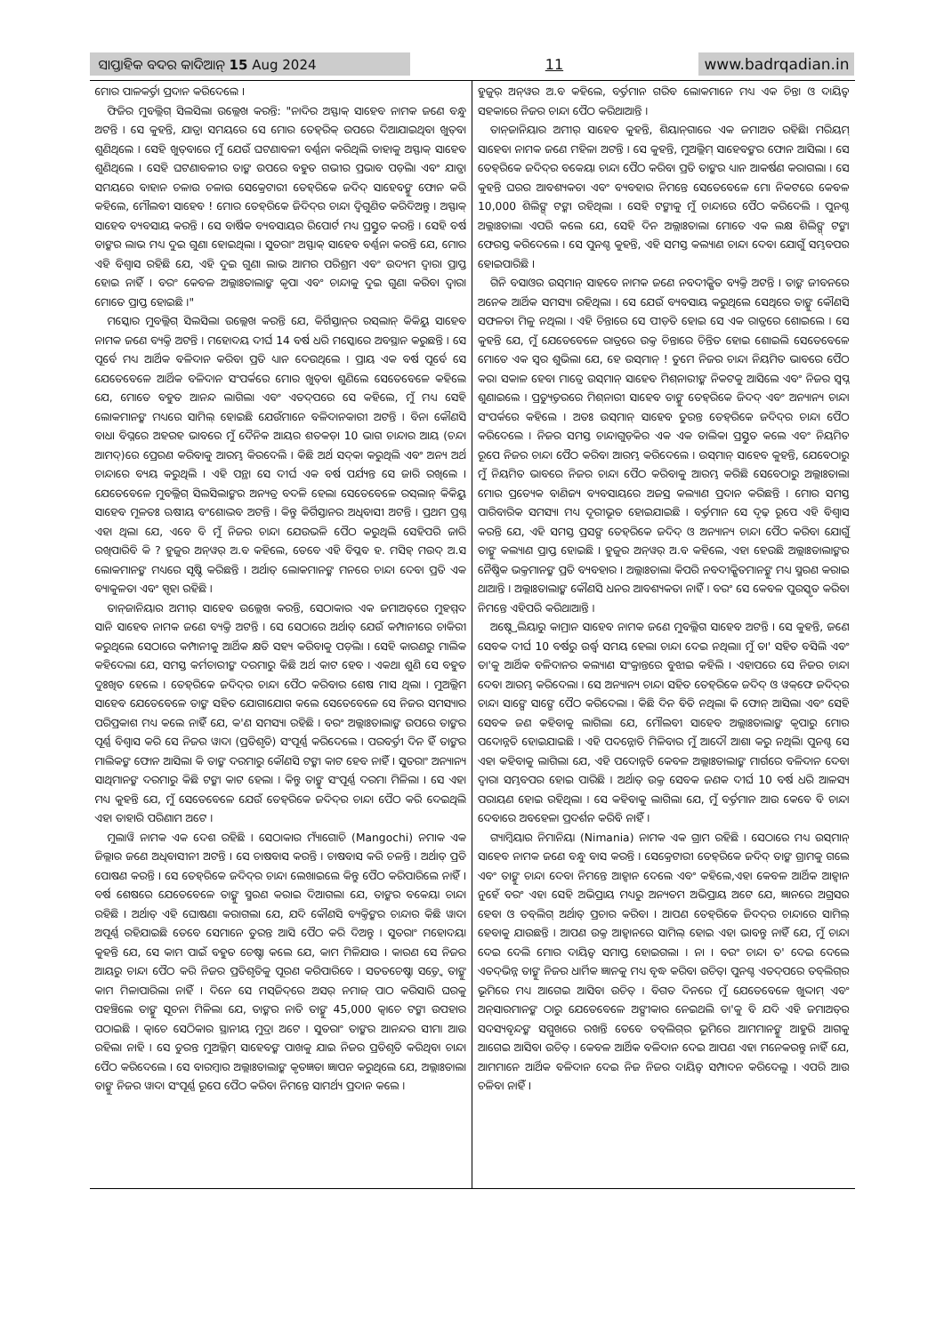ସାପ୍ତାହିକ ବଦର କାଦିଆନ୍ 15 Aug 2024
11
www.badrqadian.in
ମୋର ପାଳକର୍ତ୍ତା ପ୍ରଦାନ କରିଦେଲେ ।
ଫିଜିର ମୁବଲ୍ଲିଗ୍ ସିଲସିଲା ଉଲ୍ଲେଖ କରନ୍ତି: "ନାଦିର ଅସ୍ଫାକ୍ ସାହେବ ନାମକ ଜଣେ ବନ୍ଧୁ ଅଟନ୍ତି । ସେ କୁହନ୍ତି, ଯାତ୍ରା ସମୟରେ ସେ ମୋର ତେହ୍‌ରିକ୍ ଉପରେ ଦିଆଯାଇଥିବା ଖୁତ୍‌ବା ଶୁଣିଥିଲେ । ସେହି ଖୁତ୍‌ବାରେ ମୁଁ ଯେଉଁ ଘଟଣାବଳୀ ବର୍ଣ୍ଣନା କରିଥିଲି ତାହାକୁ ଅସ୍ଫାକ୍ ସାହେବ ଶୁଣିଥିଲେ । ସେହି ଘଟଣାବଳୀର ତାଙ୍କ ଉପରେ ବହୁତ ଗଭୀର ପ୍ରଭାବ ପଡ଼ିଲା ଏବଂ ଯାତ୍ରା ସମୟରେ ବାହାନ ଚଳାଉ ଚଳାଉ ସେକ୍ରେଟାରୀ ତେହ୍‌ରିକେ ଜଦିଦ୍ ସାହେବଙ୍କୁ ଫୋନ କରି କହିଲେ, ମୌଲବୀ ସାହେବ ! ମୋର ତେହ୍‌ରିକେ ଜିଦିଦ୍‌ର ଚାନ୍ଦା ଦ୍ୱିଗୁଣିତ କରିଦିଅନ୍ତୁ । ଅସ୍ଫାକ୍ ସାହେବ ବ୍ୟବସାୟ କରନ୍ତି । ସେ ବାର୍ଷିକ ବ୍ୟବସାୟର ରିପୋର୍ଟ ମଧ୍ୟ ପ୍ରସ୍ତୁତ କରନ୍ତି । ସେହି ବର୍ଷ ତାଙ୍କର ଲାଭ ମଧ୍ୟ ଦୁଇ ଗୁଣା ହୋଇଥିଲା । ସୁତରାଂ ଅସ୍ଫାକ୍ ସାହେବ ବର୍ଣ୍ଣନା କରନ୍ତି ଯେ, ମୋର ଏହି ବିଶ୍ୱାସ ରହିଛି ଯେ, ଏହି ଦୁଇ ଗୁଣା ଲାଭ ଆମର ପରିଶ୍ରମ ଏବଂ ଉଦ୍ୟମ ଦ୍ୱାରା ପ୍ରାପ୍ତ ହୋଇ ନାହିଁ । ବରଂ କେବଳ ଅଲ୍ଲାଃତାଲାଙ୍କ କୃପା ଏବଂ ଚାନ୍ଦାକୁ ଦୁଇ ଗୁଣା କରିବା ଦ୍ୱାରା ମୋତେ ପ୍ରାପ୍ତ ହୋଇଛି ।"
ମସ୍କୋର ମୁବଲ୍ଲିଗ୍ ସିଲସିଲା ଉଲ୍ଲେଖ କରନ୍ତି ଯେ, କିର୍ଗିସ୍ତାନ୍‌ର ରସ୍‌ଲାନ୍ କିକିୟୁ ସାହେବ ନାମକ ଜଣେ ବ୍ୟକ୍ତି ଅଟନ୍ତି । ମହୋଦୟ ଦୀର୍ଘ 14 ବର୍ଷ ଧରି ମସ୍କୋରେ ଅବସ୍ଥାନ କରୁଛନ୍ତି । ସେ ପୂର୍ବେ ମଧ୍ୟ ଆର୍ଥିକ ବଳିଦାନ କରିବା ପ୍ରତି ଧ୍ୟାନ ଦେଉଥିଲେ । ପ୍ରାୟ ଏକ ବର୍ଷ ପୂର୍ବେ ସେ ଯେତେବେଳେ ଆର୍ଥିକ ବଳିଦାନ ସଂପର୍କରେ ମୋର ଖୁତ୍‌ବା ଶୁଣିଲେ ସେତେବେଳେ କହିଲେ ଯେ, ମୋତେ ବହୁତ ଆନନ୍ଦ ଲାଗିଲା ଏବଂ ଏତଦ୍‌ପରେ ସେ କହିଲେ, ମୁଁ ମଧ୍ୟ ସେହି ଲୋକମାନଙ୍କ ମଧ୍ୟରେ ସାମିଲ୍ ହୋଇଛି ଯେଉଁମାନେ ବଳିଦାନକାରୀ ଅଟନ୍ତି । ବିନା କୌଣସି ବାଧା ବିଘ୍ନରେ ଅହରହ ଭାବରେ ମୁଁ ଦୈନିକ ଆୟର ଶତକଡ଼ା 10 ଭାଗ ଚାନ୍ଦାର ଆୟ (ଚନ୍ଦା ଆମଦ୍)ରେ ପ୍ରେରଣ କରିବାକୁ ଆରମ୍ଭ କିରଦେଲି । କିଛି ଅର୍ଥ ସଦ୍‌କା କରୁଥିଲି ଏବଂ ଅନ୍ୟ ଅର୍ଥ ଚାନ୍ଦାରେ ବ୍ୟୟ କରୁଥିଲି । ଏହି ପନ୍ଥା ସେ ଦୀର୍ଘ ଏକ ବର୍ଷ ପର୍ଯ୍ୟନ୍ତ ସେ ଜାରି ରଖିଲେ । ଯେତେବେଳେ ମୁବଲ୍ଲିଗ୍ ସିଲସିଲାଙ୍କର ଅନ୍ୟତ୍ର ବଦଳି ହେଲା ସେତେବେଳେ ରସ୍‌ଲାନ୍ କିକିୟୁ ସାହେବ ମୂଳତଃ ଋଷୀୟ ବଂଶୋଦ୍ଭବ ଅଟନ୍ତି । କିନ୍ତୁ କିର୍ଗିସ୍ତାନର ଅଧିବାସୀ ଅଟନ୍ତି । ପ୍ରଥମ ପ୍ରଶ୍ନ ଏହା ଥିଲା ଯେ, ଏବେ ବି ମୁଁ ନିଜର ଚାନ୍ଦା ଯେଉଭଳି ପୈଠ କରୁଥିଲି ସେହିପରି ଜାରି ରଖିପାରିବି କି ? ହୁଜୁର ଅନ୍‌ୱର୍ ଅ.ବ କହିଲେ, ତେବେ ଏହି ବିପ୍ଳବ ହ. ମସିହ୍ ମଉଦ୍ ଅ.ସ ଲୋକମାନଙ୍କ ମଧ୍ୟରେ ସୃଷ୍ଟି କରିଛନ୍ତି । ଅର୍ଥାତ୍ ଲୋକମାନଙ୍କ ମନରେ ଚାନ୍ଦା ଦେବା ପ୍ରତି ଏକ ବ୍ୟାକୁଳତା ଏବଂ ସ୍ପୃହା ରହିଛି ।
ତାନ୍‌ଜାନିୟାର ଅମୀର୍ ସାହେବ ଉଲ୍ଲେଖ କରନ୍ତି, ସେଠାକାର ଏକ ଜମାଅତ୍‌ରେ ମୁହମ୍ମଦ ସାନି ସାହେବ ନାମକ ଜଣେ ବ୍ୟକ୍ତି ଅଟନ୍ତି । ସେ ସେଠାରେ ଅର୍ଥାତ୍ ଯେଉଁ କମ୍ପାନୀରେ ଚାକିରୀ କରୁଥିଲେ ସେଠାରେ କମ୍ପାନୀକୁ ଆର୍ଥିକ କ୍ଷତି ସହ୍ୟ କରିବାକୁ ପଡ଼ିଲା । ସେହି କାରଣରୁ ମାଲିକ କହିଦେଲା ଯେ, ସମସ୍ତ କର୍ମଚାରୀଙ୍କ ଦରମାରୁ କିଛି ଅର୍ଥ କାଟ ହେବ । ଏକଥା ଶୁଣି ସେ ବହୁତ ଦୁଃଖିତ ହେଲେ । ତେହ୍‌ରିକେ ଜଦିଦ୍‌ର ଚାନ୍ଦା ପୈଠ କରିବାର ଶେଷ ମାସ ଥିଲା । ମୁଅଲ୍ଲିମ ସାହେବ ଯେତେବେଳେ ତାଙ୍କ ସହିତ ଯୋଗାଯୋଗ କଲେ ସେତେବେଳେ ସେ ନିଜର ସମସ୍ୟାର ପରିପ୍ରକାଶ ମଧ୍ୟ କଲେ ନାହିଁ ଯେ, କ'ଣ ସମସ୍ୟା ରହିଛି । ବରଂ ଅଲ୍ଲାଃତାଲାଙ୍କ ଉପରେ ତାଙ୍କର ପୂର୍ଣ୍ଣ ବିଶ୍ୱାସ କରି ସେ ନିଜର ୱାଦା (ପ୍ରତିଶୃତି) ସଂପୂର୍ଣ୍ଣ କରିଦେଲେ । ପରବର୍ତ୍ତୀ ଦିନ ହିଁ ତାଙ୍କର ମାଲିକଙ୍କ ଫୋନ ଆସିଲା କି ତାଙ୍କ ଦରମାରୁ କୌଣସି ଟଙ୍କା କାଟ ହେବ ନାହିଁ । ସୁତରାଂ ଅନ୍ୟାନ୍ୟ ସାଥିମାନଙ୍କ ଦରମାରୁ କିଛି ଟଙ୍କା କାଟ ହେଲା । କିନ୍ତୁ ତାଙ୍କୁ ସଂପୂର୍ଣ୍ଣ ଦରମା ମିଳିଲା । ସେ ଏହା ମଧ୍ୟ କୁହନ୍ତି ଯେ, ମୁଁ ସେତେବେଳେ ଯେଉଁ ତେହ୍‌ରିକେ ଜଦିଦ୍‌ର ଚାନ୍ଦା ପୈଠ କରି ଦେଇଥିଲି ଏହା ତାହାରି ପରିଣାମ ଅଟେ ।
ମୁଲାୱି ନାମକ ଏକ ଦେଶ ରହିଛି । ସେଠାକାର ମ୍ୟାଁଗୋଚି (Mangochi) ନମାକ ଏକ ଜିଲ୍ଲାର ଜଣେ ଅଧିବାସୀନୀ ଅଟନ୍ତି । ସେ ଚାଷବାସ କରନ୍ତି । ଚାଷବାସ କରି ଚଳନ୍ତି । ଅର୍ଥାତ୍ ପ୍ରତି ପୋଷଣ କରନ୍ତି । ସେ ତେହ୍‌ରିକେ ଜଦିଦ୍‌ର ଚାନ୍ଦା ଲେଖାଇଲେ କିନ୍ତୁ ପୈଠ କରିପାରିଲେ ନାହିଁ । ବର୍ଷ ଶେଷରେ ଯେତେବେଳେ ତାଙ୍କୁ ସ୍ମରଣ କରାଇ ଦିଆଗଲା ଯେ, ତାଙ୍କର ବକେୟା ଚାନ୍ଦା ରହିଛି । ଅର୍ଥାତ୍ ଏହି ଘୋଷଣା କରାଗଲା ଯେ, ଯଦି କୌଣସି ବ୍ୟକ୍ତିଙ୍କର ଚାନ୍ଦାର କିଛି ୱାଦା ଅପୂର୍ଣ୍ଣ ରହିଯାଇଛି ତେବେ ସେମାନେ ତୁରନ୍ତ ଆସି ପୈଠ କରି ଦିଅନ୍ତୁ । ସୁତରାଂ ମହୋଦୟା କୁହନ୍ତି ଯେ, ସେ କାମ ପାଇଁ ବହୁତ ଚେଷ୍ଟା କଲେ ଯେ, କାମ ମିଳିଯାଉ । କାରଣ ସେ ନିଜର ଆୟରୁ ଚାନ୍ଦା ପୈଠ କରି ନିଜର ପ୍ରତିଶୃତିକୁ ପୂରଣ କରିପାରିବେ । ସତତଚେଷ୍ଟା ସତ୍ତ୍ୱେ ତାଙ୍କୁ କାମ ମିଳାପାରିଲା ନାହିଁ । ଦିନେ ସେ ମସ୍‌ଜିଦ୍‌ରେ ଅସର୍ ନମାଜ୍ ପାଠ କରିସାରି ଘରକୁ ପହଞ୍ଚିଲେ ତାଙ୍କୁ ସୂଚନା ମିଳିଲା ଯେ, ତାଙ୍କର ନାତି ତାଙ୍କୁ 45,000 କ୍ୱାଚେ ଟଙ୍କା ଉପହାର ପଠାଇଛି । କ୍ୱାଚେ ସେଠିକାର ସ୍ଥାନୀୟ ମୁଦ୍ରା ଅଟେ । ସୁତରାଂ ତାଙ୍କର ଆନନ୍ଦର ସୀମା ଆଉ ରହିଲା ନାହି । ସେ ତୁରନ୍ତ ମୁଅଲ୍ଲିମ୍ ସାହେବଙ୍କ ପାଖକୁ ଯାଇ ନିଜର ପ୍ରତିଶୃତି କରିଥିବା ଚାନ୍ଦା ପୈଠ କରିଦେଲେ । ସେ ବାରମ୍ବାର ଅଲ୍ଲାଃତାଲାଙ୍କ କୃତଜ୍ଞତା ଜ୍ଞାପନ କରୁଥିଲେ ଯେ, ଅଲ୍ଲାଃତାଲା ତାଙ୍କୁ ନିଜର ୱାଦା ସଂପୂର୍ଣ୍ଣ ରୂପେ ପୈଠ କରିବା ନିମନ୍ତେ ସାମର୍ଥ୍ୟ ପ୍ରଦାନ କଲେ ।
ହୁଜୁର୍ ଅନ୍‌ୱର ଅ.ବ କହିଲେ, ବର୍ତ୍ତମାନ ଗରିବ ଲୋକମାନେ ମଧ୍ୟ ଏକ ଚିନ୍ତା ଓ ଦାୟିତ୍ୱ ସହକାରେ ନିଜର ଚାନ୍ଦା ପୈଠ କରିଥାଆନ୍ତି ।
ତାନ୍‌ଜାନିୟାର ଅମୀର୍ ସାହେବ କୁହନ୍ତି, ଶିୟାନ୍‌ଗାରେ ଏକ ଜମାଅତ ରହିଛି। ମରିୟମ୍ ସାହେବା ନାମକ ଜଣେ ମହିଳା ଅଟନ୍ତି । ସେ କୁହନ୍ତି, ମୁଅଲ୍ଲିମ୍ ସାହେବଙ୍କର ଫୋନ ଆସିଲା । ସେ ତେହ୍‌ରିକେ ଜଦିଦ୍‌ର ବକେୟା ଚାନ୍ଦା ପୈଠ କରିବା ପ୍ରତି ତାଙ୍କର ଧ୍ୟାନ ଆକର୍ଷଣ କରାଗଲା । ସେ କୁହନ୍ତି ଘରର ଆବଶ୍ୟକତା ଏବଂ ବ୍ୟବହାର ନିମନ୍ତେ ସେତେବେଳେ ମୋ ନିକଟରେ କେବଳ 10,000 ଶିଲିଙ୍ଗ୍ ଟଙ୍କା ରହିଥିଲା । ସେହି ଟଙ୍କାକୁ ମୁଁ ଚାନ୍ଦାରେ ପୈଠ କରିଦେଲି । ପୁନଶ୍ଚ ଅଲ୍ଲାଃତାଲା ଏପରି କଲେ ଯେ, ସେହି ଦିନ ଅଲ୍ଲାଃତାଲା ମୋତେ ଏକ ଲକ୍ଷ ଶିଲିଙ୍ଗ୍ ଟଙ୍କା ଫେରସ୍ତ କରିଦେଲେ । ସେ ପୁନଶ୍ଚ କୁହନ୍ତି, ଏହି ସମସ୍ତ କଲ୍ୟାଣ ଚାନ୍ଦା ଦେବା ଯୋଗୁଁ ସମ୍ଭବପର ହୋଇପାରିଛି ।
ଗିନି ବସାଓର ଉସ୍‌ମାନ୍ ସାହବେ ନାମକ ଜଣେ ନବଦୀକ୍ଷିତ ବ୍ୟକ୍ତି ଅଟନ୍ତି । ତାଙ୍କ ଜୀବନରେ ଅନେକ ଆର୍ଥିକ ସମସ୍ୟା ରହିଥିଲା । ସେ ଯେଉଁ ବ୍ୟବସାୟ କରୁଥିଲେ ସେଥିରେ ତାଙ୍କୁ କୌଣସି ସଫଳତା ମିଳୁ ନଥିଲା । ଏହି ଚିନ୍ତାରେ ସେ ପୀଡ଼ିତ ହୋଇ ସେ ଏକ ରାତ୍ରରେ ଶୋଇଲେ । ସେ କୁହନ୍ତି ଯେ, ମୁଁ ଯେତେବେଳେ ରାତ୍ରରେ ଉକ୍ତ ଚିନ୍ତାରେ ଚିନ୍ତିତ ହୋଇ ଶୋଇଲି ସେତେବେଳେ ମୋତେ ଏକ ସ୍ୱର ଶୁଭିଲା ଯେ, ହେ ଉସ୍‌ମାନ୍ ! ତୁମେ ନିଜର ଚାନ୍ଦା ନିୟମିତ ଭାବରେ ପୈଠ କର। ସକାଳ ହେବା ମାତ୍ରେ ଉସ୍‌ମାନ୍ ସାହେବ ମିଶ୍‌ନାରୀଙ୍କ ନିକଟକୁ ଆସିଲେ ଏବଂ ନିଜର ସ୍ୱପ୍ନ ଶୁଣାଇଲେ । ପ୍ରତ୍ୟୁତ୍ତରରେ ମିଶ୍‌ନାରୀ ସାହେବ ତାଙ୍କୁ ତେହ୍‌ରିକେ ଜିଦଦ୍ ଏବଂ ଅନ୍ୟାନ୍ୟ ଚାନ୍ଦା ସଂପର୍କରେ କହିଲେ । ଅତଃ ଉସ୍‌ମାନ୍ ସାହେବ ତୁରନ୍ତ ତେହ୍‌ରିକେ ଜଦିଦ୍‌ର ଚାନ୍ଦା ପୈଠ କରିଦେଲେ । ନିଜର ସମସ୍ତ ଚାନ୍ଦାଗୁଡ଼ିକର ଏକ ଏକ ତାଲିକା ପ୍ରସ୍ତୁତ କଲେ ଏବଂ ନିୟମିତ ରୂପେ ନିଜର ଚାନ୍ଦା ପୈଠ କରିବା ଆରମ୍ଭ କରିଦେଲେ । ଉସ୍‌ମାନ୍ ସାହେବ କୁହନ୍ତି, ଯେବେଠାରୁ ମୁଁ ନିୟମିତ ଭାବରେ ନିଜର ଚାନ୍ଦା ପୈଠ କରିବାକୁ ଆରମ୍ଭ କରିଛି ସେବେଠାରୁ ଅଲ୍ଲାଃତାଲା ମୋର ପ୍ରତ୍ୟେକ ବାଣିଜ୍ୟ ବ୍ୟବସାୟରେ ଅଜସ୍ର କଲ୍ୟାଣ ପ୍ରଦାନ କରିଛନ୍ତି । ମୋର ସମସ୍ତ ପାରିବାରିକ ସମସ୍ୟା ମଧ୍ୟ ଦୂରୀଭୂତ ହୋଇଯାଇଛି । ବର୍ତ୍ତମାନ ସେ ଦୃଢ଼ ରୂପେ ଏହି ବିଶ୍ୱାସ କରନ୍ତି ଯେ, ଏହି ସମସ୍ତ ପ୍ରସଙ୍ଗ ତେହ୍‌ରିକେ ଜଦିଦ୍ ଓ ଅନ୍ୟାନ୍ୟ ଚାନ୍ଦା ପୈଠ କରିବା ଯୋଗୁଁ ତାଙ୍କୁ କଲ୍ୟାଣ ପ୍ରାପ୍ତ ହୋଇଛି । ହୁଜୁର ଅନ୍‌ୱର୍ ଅ.ବ କହିଲେ, ଏହା ହେଉଛି ଅଲ୍ଲାଃତାଲାଙ୍କର ନୈଷ୍ଠିକ ଭକ୍ତମାନଙ୍କ ପ୍ରତି ବ୍ୟବହାର । ଅଲ୍ଲାଃତାଲା କିପରି ନବଦୀକ୍ଷିତମାନଙ୍କୁ ମଧ୍ୟ ସ୍ମରଣ କରାଇ ଥାଆନ୍ତି । ଅଲ୍ଲାଃତାଲାଙ୍କ କୌଣସି ଧନର ଆବଶ୍ୟକତା ନାହିଁ । ବରଂ ସେ କେବଳ ପୁରସ୍କୃତ କରିବା ନିମନ୍ତେ ଏହିପରି କରିଥାଆନ୍ତି ।
ଅଷ୍ଟ୍ରେଲିୟାରୁ କାମ୍ରାନ ସାହେବ ନାମକ ଜଣେ ମୁବଲ୍ଲିଗ ସାହେବ ଅଟନ୍ତି । ସେ କୁହନ୍ତି, ଜଣେ ସେବକ ଦୀର୍ଘ 10 ବର୍ଷରୁ ଉର୍ଦ୍ଧ୍ୱ ସମୟ ହେଲା ଚାନ୍ଦା ଦେଇ ନଥିଲା। ମୁଁ ତା' ସହିତ ବସିଲି ଏବଂ ତା'କୁ ଆର୍ଥିକ ବଳିଦାନର କଲ୍ୟାଣ ସଂକ୍ରାନ୍ତରେ ବୁଝାଇ କହିଲି । ଏହାପରେ ସେ ନିଜର ଚାନ୍ଦା ଦେବା ଆରମ୍ଭ କରିଦେଲା । ସେ ଅନ୍ୟାନ୍ୟ ଚାନ୍ଦା ସହିତ ତେହ୍‌ରିକେ ଜଦିଦ୍ ଓ ୱକ୍‌ଫେ ଜଦିଦ୍‌ର ଚାନ୍ଦା ସାଙ୍ଗେ ସାଙ୍ଗେ ପୈଠ କରିଦେଲା । କିଛି ଦିନ ବିତି ନଥିଲା କି ଫୋନ୍ ଆସିଲା ଏବଂ ସେହି ସେବକ ଜଣ କହିବାକୁ ଲାଗିଲା ଯେ, ମୌଲବୀ ସାହେବ ଅଲ୍ଲାଃତାଲାଙ୍କ କୃପାରୁ ମୋର ପଦୋନ୍ନତି ହୋଇଯାଇଛି । ଏହି ପଦନ୍ନୋତି ମିଳିବାର ମୁଁ ଆଦୌ ଆଶା କରୁ ନଥିଲି। ପୁନଶ୍ଚ ସେ ଏହା କହିବାକୁ ଲାଗିଲା ଯେ, ଏହି ପଦୋନ୍ନତି କେବଳ ଅଲ୍ଲାଃତାଲାଙ୍କ ମାର୍ଗରେ ବଳିଦାନ ଦେବା ଦ୍ୱାରା ସମ୍ଭବପର ହୋଇ ପାରିଛି । ଅର୍ଥାତ୍ ଉକ୍ତ ସେବକ ଜଣକ ଦୀର୍ଘ 10 ବର୍ଷ ଧରି ଆଳସ୍ୟ ପରାୟଣ ହୋଇ ରହିଥିଲା । ସେ କହିବାକୁ ଲାଗିଲା ଯେ, ମୁଁ ବର୍ତ୍ତମାନ ଆଉ କେବେ ବି ଚାନ୍ଦା ଦେବାରେ ଅବହେଳା ପ୍ରଦର୍ଶନ କରିବି ନାହିଁ ।
ଗ୍ୟାମ୍ବିୟାର ନିମାନିୟା (Nimania) ନାମକ ଏକ ଗ୍ରାମ ରହିଛି । ସେଠାରେ ମଧ୍ୟ ଉସ୍‌ମାନ୍ ସାହେବ ନାମକ ଜଣେ ବନ୍ଧୁ ବାସ କରନ୍ତି । ସେକ୍ରେଟାରୀ ତେହ୍‌ରିକେ ଜଦିଦ୍ ତାଙ୍କ ଗ୍ରାମକୁ ଗଲେ ଏବଂ ତାଙ୍କୁ ଚାନ୍ଦା ଦେବା ନିମନ୍ତେ ଆହ୍ୱାନ ଦେଲେ ଏବଂ କହିଲେ,ଏହା କେବଳ ଆର୍ଥିକ ଆହ୍ୱାନ ନୁହେଁ ବରଂ ଏହା ସେହି ଅଭିପ୍ରାୟ ମଧ୍ୟରୁ ଅନ୍ୟତମ ଅଭିପ୍ରାୟ ଅଟେ ଯେ, ଜ୍ଞାନରେ ଅଗ୍ରସର ହେବା ଓ ତବ୍‌ଲିଗ୍ ଅର୍ଥାତ୍ ପ୍ରଚାର କରିବା । ଆପଣ ତେହ୍‌ରିକେ ଜିଦଦ୍‌ର ଚାନ୍ଦାରେ ସାମିଲ୍ ହେବାକୁ ଯାଉଛନ୍ତି । ଆପଣ ଉକ୍ତ ଆହ୍ୱାନରେ ସାମିଲ୍ ହୋଇ ଏହା ଭାବନ୍ତୁ ନାହିଁ ଯେ, ମୁଁ ଚାନ୍ଦା ଦେଇ ଦେଲି ମୋର ଦାୟିତ୍ୱ ସମାପ୍ତ ହୋଇଗଲା । ନା । ବରଂ ଚାନ୍ଦା ତ' ଦେଇ ଦେଲେ ଏତଦ୍‌ଭିନ୍ନ ତାଙ୍କୁ ନିଜର ଧାର୍ମିକ ଜ୍ଞାନକୁ ମଧ୍ୟ ବୃଦ୍ଧ କରିବା ଉଚିତ୍। ପୁନଶ୍ଚ ଏତଦ୍‌ପରେ ତବ୍‌ଲିଗ୍‌ର ଭୂମିରେ ମଧ୍ୟ ଆଗେଇ ଆସିବା ଉଚିତ୍ । ବିଗତ ଦିନରେ ମୁଁ ଯେତେବେଳେ ଖୁଦ୍ଦାମ୍ ଏବଂ ଅନ୍‌ସାରମାନଙ୍କ ଠାରୁ ଯେତେବେଳେ ଅଙ୍ଗୀକାର ନେଇଥଲି ତା'କୁ ବି ଯଦି ଏହି ଜମାଅତ୍‌ର ସଦସ୍ୟବୃନ୍ଦଙ୍କ ସମ୍ମୁଖରେ ରଖନ୍ତି ତେବେ ତବ୍‌ଲିଗ୍‌ର ଭୂମିରେ ଆମମାନଙ୍କୁ ଆହୁରି ଆଗକୁ ଆଗେଇ ଆସିବା ଉଚିତ୍ । କେବଳ ଆର୍ଥିକ ବଳିଦାନ ଦେଇ ଆପଣ ଏହା ମନେକରନ୍ତୁ ନାହିଁ ଯେ, ଆମମାନେ ଆର୍ଥିକ ବଳିଦାନ ଦେଇ ନିଜ ନିଜର ଦାୟିତ୍ୱ ସମ୍ପାଦନ କରିଦେଲୁ । ଏପରି ଆଉ ଚଳିବା ନାହିଁ ।